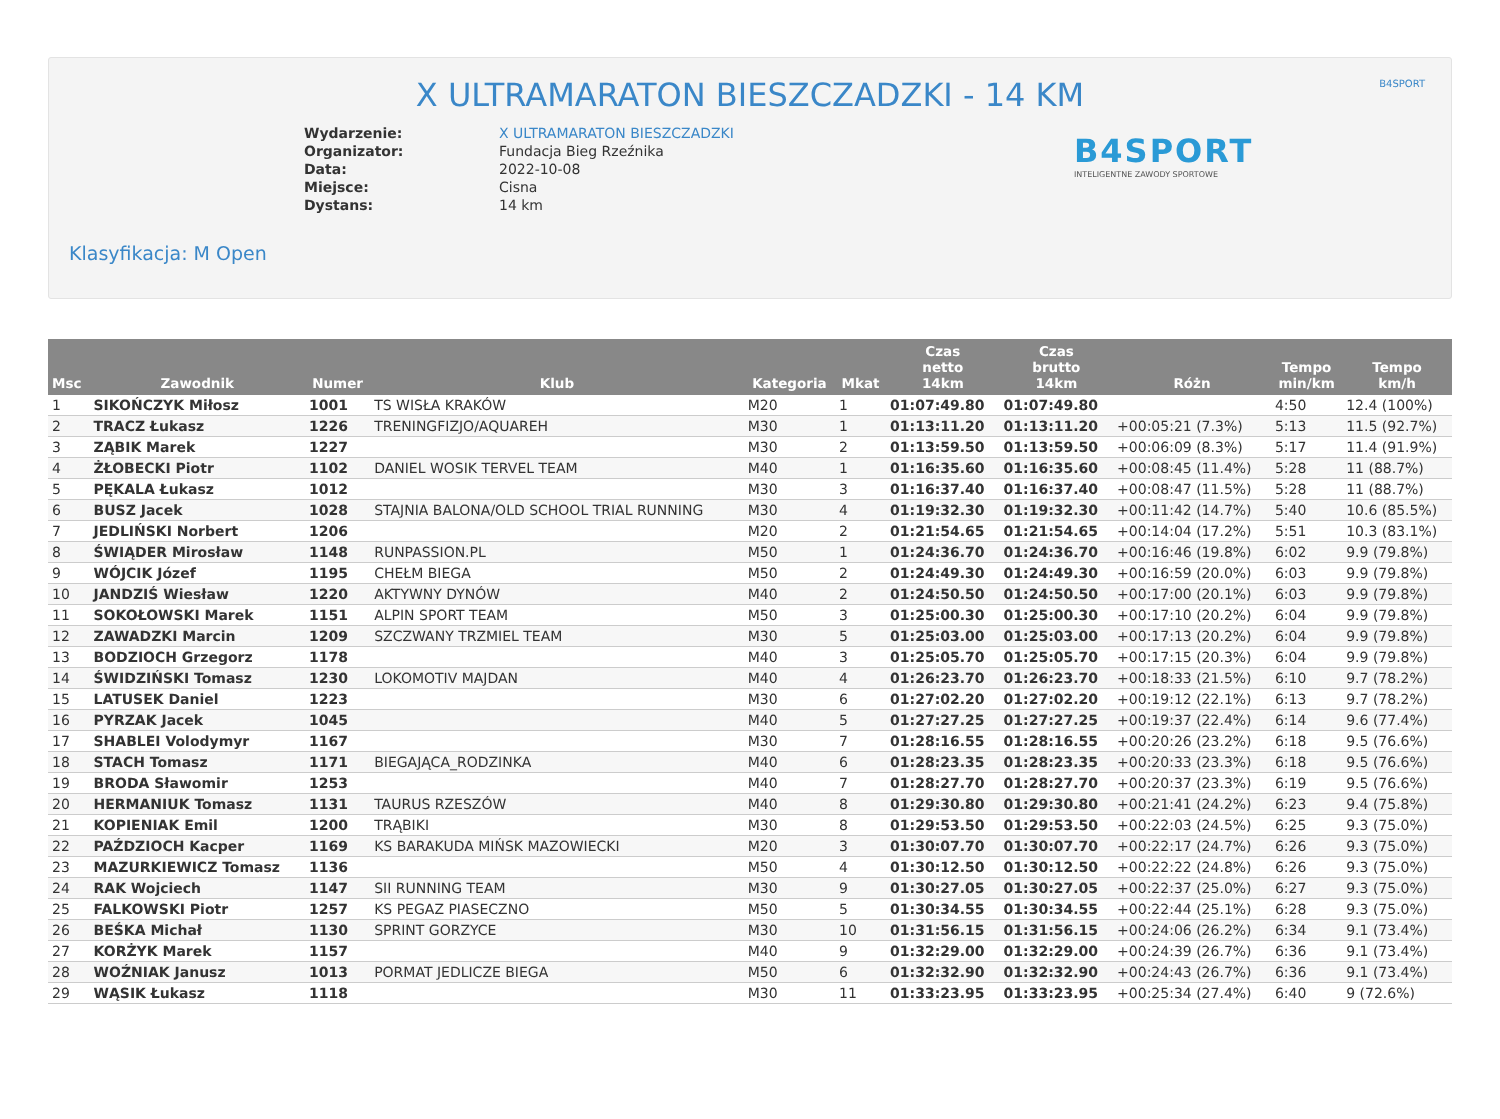X ULTRAMARATON BIESZCZADZKI - 14 KM
B4SPORT
| Wydarzenie: | X ULTRAMARATON BIESZCZADZKI |
| Organizator: | Fundacja Bieg Rzeźnika |
| Data: | 2022-10-08 |
| Miejsce: | Cisna |
| Dystans: | 14 km |
B4SPORT
INTELIGENTNE ZAWODY SPORTOWE
Klasyfikacja: M Open
| Msc | Zawodnik | Numer | Klub | Kategoria | Mkat | Czas netto 14km | Czas brutto 14km | Różn | Tempo min/km | Tempo km/h |
| --- | --- | --- | --- | --- | --- | --- | --- | --- | --- | --- |
| 1 | SIKOŃCZYK Miłosz | 1001 | TS WISŁA KRAKÓW | M20 | 1 | 01:07:49.80 | 01:07:49.80 | | 4:50 | 12.4 (100%) |
| 2 | TRACZ Łukasz | 1226 | TRENINGFIZJO/AQUAREH | M30 | 1 | 01:13:11.20 | 01:13:11.20 | +00:05:21 (7.3%) | 5:13 | 11.5 (92.7%) |
| 3 | ZĄBIK Marek | 1227 | | M30 | 2 | 01:13:59.50 | 01:13:59.50 | +00:06:09 (8.3%) | 5:17 | 11.4 (91.9%) |
| 4 | ŻŁOBECKI Piotr | 1102 | DANIEL WOSIK TERVEL TEAM | M40 | 1 | 01:16:35.60 | 01:16:35.60 | +00:08:45 (11.4%) | 5:28 | 11 (88.7%) |
| 5 | PĘKALA Łukasz | 1012 | | M30 | 3 | 01:16:37.40 | 01:16:37.40 | +00:08:47 (11.5%) | 5:28 | 11 (88.7%) |
| 6 | BUSZ Jacek | 1028 | STAJNIA BALONA/OLD SCHOOL TRIAL RUNNING | M30 | 4 | 01:19:32.30 | 01:19:32.30 | +00:11:42 (14.7%) | 5:40 | 10.6 (85.5%) |
| 7 | JEDLIŃSKI Norbert | 1206 | | M20 | 2 | 01:21:54.65 | 01:21:54.65 | +00:14:04 (17.2%) | 5:51 | 10.3 (83.1%) |
| 8 | ŚWIĄDER Mirosław | 1148 | RUNPASSION.PL | M50 | 1 | 01:24:36.70 | 01:24:36.70 | +00:16:46 (19.8%) | 6:02 | 9.9 (79.8%) |
| 9 | WÓJCIK Józef | 1195 | CHEŁM BIEGA | M50 | 2 | 01:24:49.30 | 01:24:49.30 | +00:16:59 (20.0%) | 6:03 | 9.9 (79.8%) |
| 10 | JANDZIŚ Wiesław | 1220 | AKTYWNY DYNÓW | M40 | 2 | 01:24:50.50 | 01:24:50.50 | +00:17:00 (20.1%) | 6:03 | 9.9 (79.8%) |
| 11 | SOKOŁOWSKI Marek | 1151 | ALPIN SPORT TEAM | M50 | 3 | 01:25:00.30 | 01:25:00.30 | +00:17:10 (20.2%) | 6:04 | 9.9 (79.8%) |
| 12 | ZAWADZKI Marcin | 1209 | SZCZWANY TRZMIEL TEAM | M30 | 5 | 01:25:03.00 | 01:25:03.00 | +00:17:13 (20.2%) | 6:04 | 9.9 (79.8%) |
| 13 | BODZIOCH Grzegorz | 1178 | | M40 | 3 | 01:25:05.70 | 01:25:05.70 | +00:17:15 (20.3%) | 6:04 | 9.9 (79.8%) |
| 14 | ŚWIDZIŃSKI Tomasz | 1230 | LOKOMOTIV MAJDAN | M40 | 4 | 01:26:23.70 | 01:26:23.70 | +00:18:33 (21.5%) | 6:10 | 9.7 (78.2%) |
| 15 | LATUSEK Daniel | 1223 | | M30 | 6 | 01:27:02.20 | 01:27:02.20 | +00:19:12 (22.1%) | 6:13 | 9.7 (78.2%) |
| 16 | PYRZAK Jacek | 1045 | | M40 | 5 | 01:27:27.25 | 01:27:27.25 | +00:19:37 (22.4%) | 6:14 | 9.6 (77.4%) |
| 17 | SHABLEI Volodymyr | 1167 | | M30 | 7 | 01:28:16.55 | 01:28:16.55 | +00:20:26 (23.2%) | 6:18 | 9.5 (76.6%) |
| 18 | STACH Tomasz | 1171 | BIEGAJĄCA_RODZINKA | M40 | 6 | 01:28:23.35 | 01:28:23.35 | +00:20:33 (23.3%) | 6:18 | 9.5 (76.6%) |
| 19 | BRODA Sławomir | 1253 | | M40 | 7 | 01:28:27.70 | 01:28:27.70 | +00:20:37 (23.3%) | 6:19 | 9.5 (76.6%) |
| 20 | HERMANIUK Tomasz | 1131 | TAURUS RZESZÓW | M40 | 8 | 01:29:30.80 | 01:29:30.80 | +00:21:41 (24.2%) | 6:23 | 9.4 (75.8%) |
| 21 | KOPIENIAK Emil | 1200 | TRĄBIKI | M30 | 8 | 01:29:53.50 | 01:29:53.50 | +00:22:03 (24.5%) | 6:25 | 9.3 (75.0%) |
| 22 | PAŹDZIOCH Kacper | 1169 | KS BARAKUDA MIŃSK MAZOWIECKI | M20 | 3 | 01:30:07.70 | 01:30:07.70 | +00:22:17 (24.7%) | 6:26 | 9.3 (75.0%) |
| 23 | MAZURKIEWICZ Tomasz | 1136 | | M50 | 4 | 01:30:12.50 | 01:30:12.50 | +00:22:22 (24.8%) | 6:26 | 9.3 (75.0%) |
| 24 | RAK Wojciech | 1147 | SII RUNNING TEAM | M30 | 9 | 01:30:27.05 | 01:30:27.05 | +00:22:37 (25.0%) | 6:27 | 9.3 (75.0%) |
| 25 | FALKOWSKI Piotr | 1257 | KS PEGAZ PIASECZNO | M50 | 5 | 01:30:34.55 | 01:30:34.55 | +00:22:44 (25.1%) | 6:28 | 9.3 (75.0%) |
| 26 | BEŚKA Michał | 1130 | SPRINT GORZYCE | M30 | 10 | 01:31:56.15 | 01:31:56.15 | +00:24:06 (26.2%) | 6:34 | 9.1 (73.4%) |
| 27 | KORŻYK Marek | 1157 | | M40 | 9 | 01:32:29.00 | 01:32:29.00 | +00:24:39 (26.7%) | 6:36 | 9.1 (73.4%) |
| 28 | WOŹNIAK Janusz | 1013 | PORMAT JEDLICZE BIEGA | M50 | 6 | 01:32:32.90 | 01:32:32.90 | +00:24:43 (26.7%) | 6:36 | 9.1 (73.4%) |
| 29 | WĄSIK Łukasz | 1118 | | M30 | 11 | 01:33:23.95 | 01:33:23.95 | +00:25:34 (27.4%) | 6:40 | 9 (72.6%) |